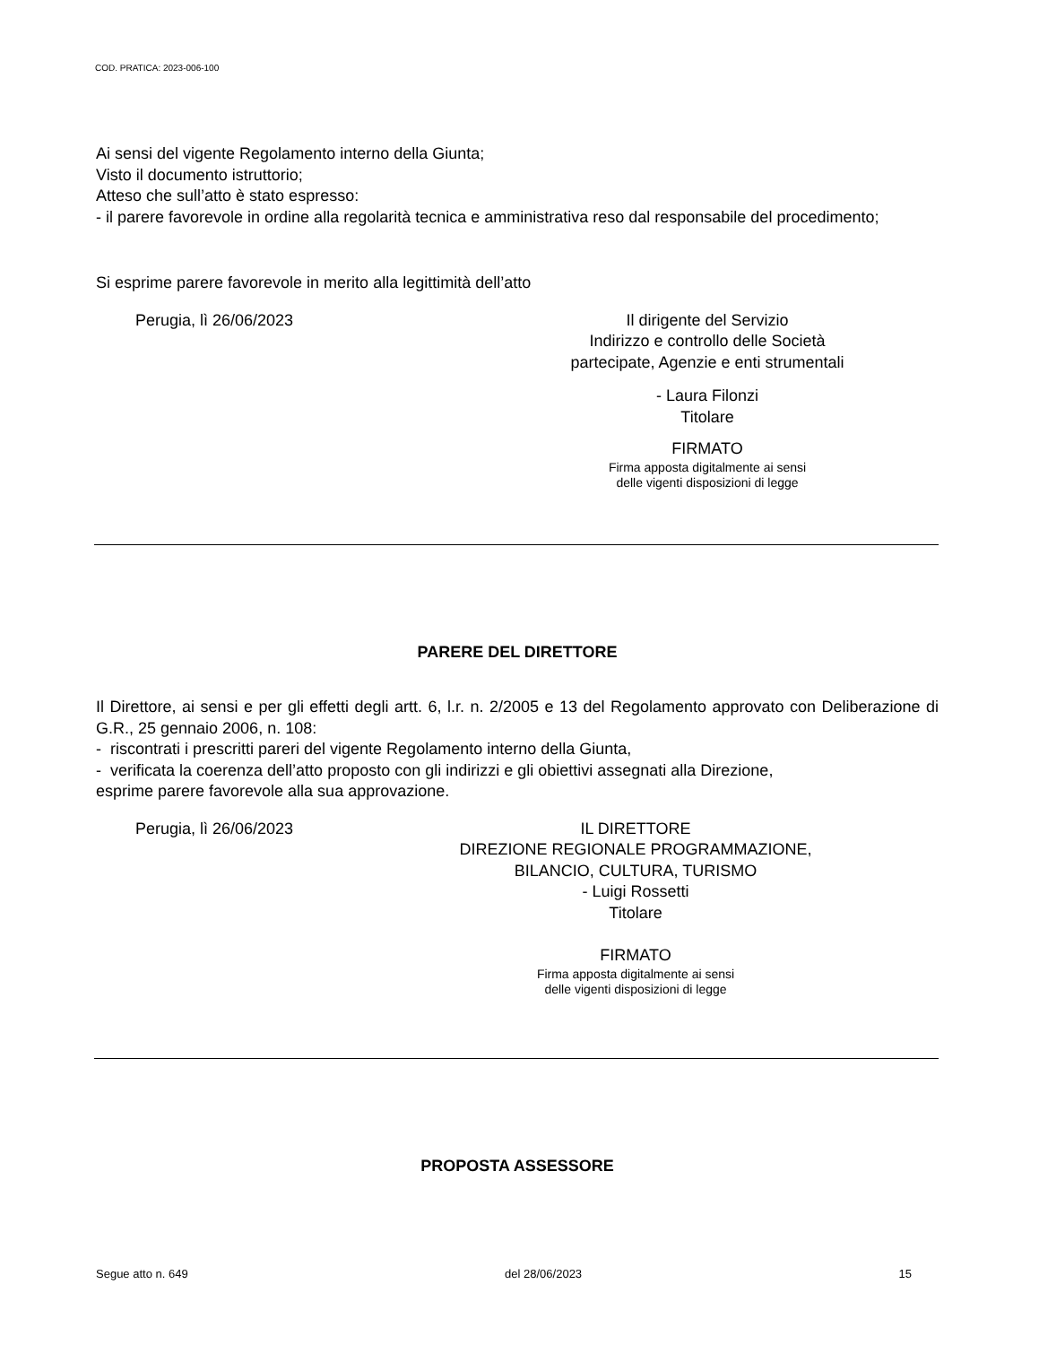COD. PRATICA: 2023-006-100
Ai sensi del vigente Regolamento interno della Giunta;
Visto il documento istruttorio;
Atteso che sull’atto è stato espresso:
- il parere favorevole in ordine alla regolarità tecnica e amministrativa reso dal responsabile del procedimento;
Si esprime parere favorevole in merito alla legittimità dell’atto
Perugia, lì 26/06/2023 Il dirigente del Servizio
Indirizzo e controllo delle Società
partecipate, Agenzie e enti strumentali
- Laura Filonzi
Titolare
FIRMATO
Firma apposta digitalmente ai sensi
delle vigenti disposizioni di legge
PARERE DEL DIRETTORE
Il Direttore, ai sensi e per gli effetti degli artt. 6, l.r. n. 2/2005 e 13 del Regolamento approvato con Deliberazione di G.R., 25 gennaio 2006, n. 108:
- riscontrati i prescritti pareri del vigente Regolamento interno della Giunta,
- verificata la coerenza dell’atto proposto con gli indirizzi e gli obiettivi assegnati alla Direzione,
esprime parere favorevole alla sua approvazione.
Perugia, lì 26/06/2023 IL DIRETTORE
DIREZIONE REGIONALE PROGRAMMAZIONE,
BILANCIO, CULTURA, TURISMO
- Luigi Rossetti
Titolare
FIRMATO
Firma apposta digitalmente ai sensi
delle vigenti disposizioni di legge
PROPOSTA ASSESSORE
Segue atto n. 649 del 28/06/2023 15